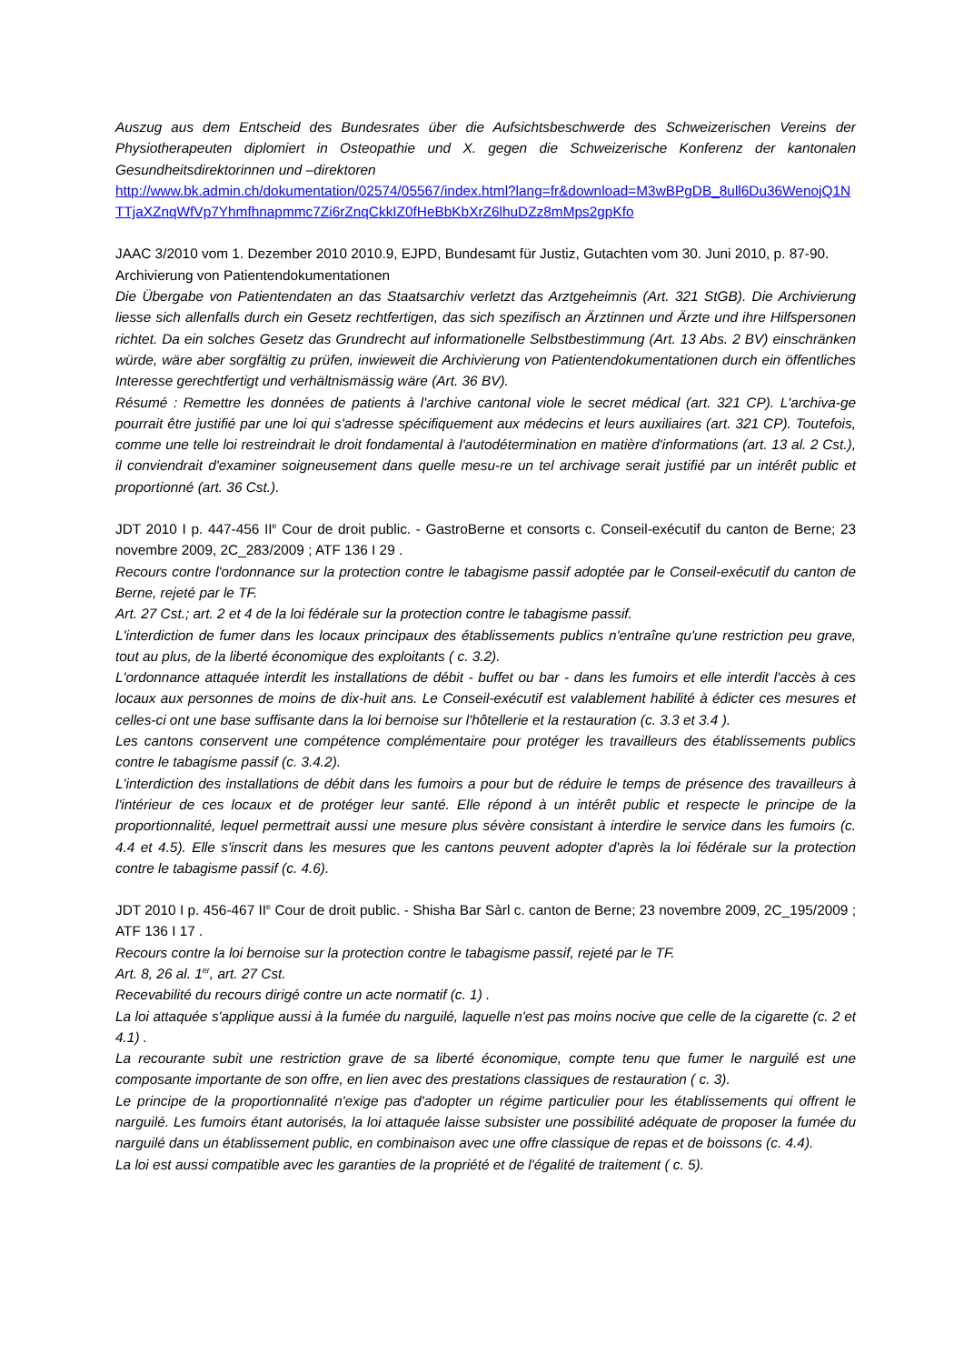Auszug aus dem Entscheid des Bundesrates über die Aufsichtsbeschwerde des Schweizerischen Vereins der Physiotherapeuten diplomiert in Osteopathie und X. gegen die Schweizerische Konferenz der kantonalen Gesundheitsdirektorinnen und –direktoren
http://www.bk.admin.ch/dokumentation/02574/05567/index.html?lang=fr&download=M3wBPgDB_8ull6Du36WenojQ1NTTjaXZnqWfVp7Yhmfhnapmmc7Zi6rZnqCkkIZ0fHeBbKbXrZ6lhuDZz8mMps2gpKfo
JAAC 3/2010 vom 1. Dezember 2010 2010.9, EJPD, Bundesamt für Justiz, Gutachten vom 30. Juni 2010, p. 87-90.
Archivierung von Patientendokumentationen
Die Übergabe von Patientendaten an das Staatsarchiv verletzt das Arztgeheimnis (Art. 321 StGB). Die Archivierung liesse sich allenfalls durch ein Gesetz rechtfertigen, das sich spezifisch an Ärztinnen und Ärzte und ihre Hilfspersonen richtet. Da ein solches Gesetz das Grundrecht auf informationelle Selbstbestimmung (Art. 13 Abs. 2 BV) einschränken würde, wäre aber sorgfältig zu prüfen, inwieweit die Archivierung von Patientendokumentationen durch ein öffentliches Interesse gerechtfertigt und verhältnismässig wäre (Art. 36 BV).
Résumé : Remettre les données de patients à l'archive cantonal viole le secret médical (art. 321 CP). L'archiva-ge pourrait être justifié par une loi qui s'adresse spécifiquement aux médecins et leurs auxiliaires (art. 321 CP). Toutefois, comme une telle loi restreindrait le droit fondamental à l'autodétermination en matière d'informations (art. 13 al. 2 Cst.), il conviendrait d'examiner soigneusement dans quelle mesu-re un tel archivage serait justifié par un intérêt public et proportionné (art. 36 Cst.).
JDT 2010 I p. 447-456 II<sup>e</sup> Cour de droit public. - GastroBerne et consorts c. Conseil-exécutif du canton de Berne; 23 novembre 2009, 2C_283/2009 ; ATF 136 I 29 .
Recours contre l'ordonnance sur la protection contre le tabagisme passif adoptée par le Conseil-exécutif du canton de Berne, rejeté par le TF.
Art. 27 Cst.; art. 2 et 4 de la loi fédérale sur la protection contre le tabagisme passif.
L'interdiction de fumer dans les locaux principaux des établissements publics n'entraîne qu'une restriction peu grave, tout au plus, de la liberté économique des exploitants ( c. 3.2).
L'ordonnance attaquée interdit les installations de débit - buffet ou bar - dans les fumoirs et elle interdit l'accès à ces locaux aux personnes de moins de dix-huit ans. Le Conseil-exécutif est valablement habilité à édicter ces mesures et celles-ci ont une base suffisante dans la loi bernoise sur l'hôtellerie et la restauration (c. 3.3 et 3.4 ).
Les cantons conservent une compétence complémentaire pour protéger les travailleurs des établissements publics contre le tabagisme passif (c. 3.4.2).
L'interdiction des installations de débit dans les fumoirs a pour but de réduire le temps de présence des travailleurs à l'intérieur de ces locaux et de protéger leur santé. Elle répond à un intérêt public et respecte le principe de la proportionnalité, lequel permettrait aussi une mesure plus sévère consistant à interdire le service dans les fumoirs (c. 4.4 et 4.5). Elle s'inscrit dans les mesures que les cantons peuvent adopter d'après la loi fédérale sur la protection contre le tabagisme passif (c. 4.6).
JDT 2010 I p. 456-467 II<sup>e</sup> Cour de droit public. - Shisha Bar Sàrl c. canton de Berne; 23 novembre 2009, 2C_195/2009 ; ATF 136 I 17 .
Recours contre la loi bernoise sur la protection contre le tabagisme passif, rejeté par le TF.
Art. 8, 26 al. 1<sup>er</sup>, art. 27 Cst.
Recevabilité du recours dirigé contre un acte normatif (c. 1) .
La loi attaquée s'applique aussi à la fumée du narguilé, laquelle n'est pas moins nocive que celle de la cigarette (c. 2 et 4.1) .
La recourante subit une restriction grave de sa liberté économique, compte tenu que fumer le narguilé est une composante importante de son offre, en lien avec des prestations classiques de restauration ( c. 3).
Le principe de la proportionnalité n'exige pas d'adopter un régime particulier pour les établissements qui offrent le narguilé. Les fumoirs étant autorisés, la loi attaquée laisse subsister une possibilité adéquate de proposer la fumée du narguilé dans un établissement public, en combinaison avec une offre classique de repas et de boissons (c. 4.4).
La loi est aussi compatible avec les garanties de la propriété et de l'égalité de traitement ( c. 5).